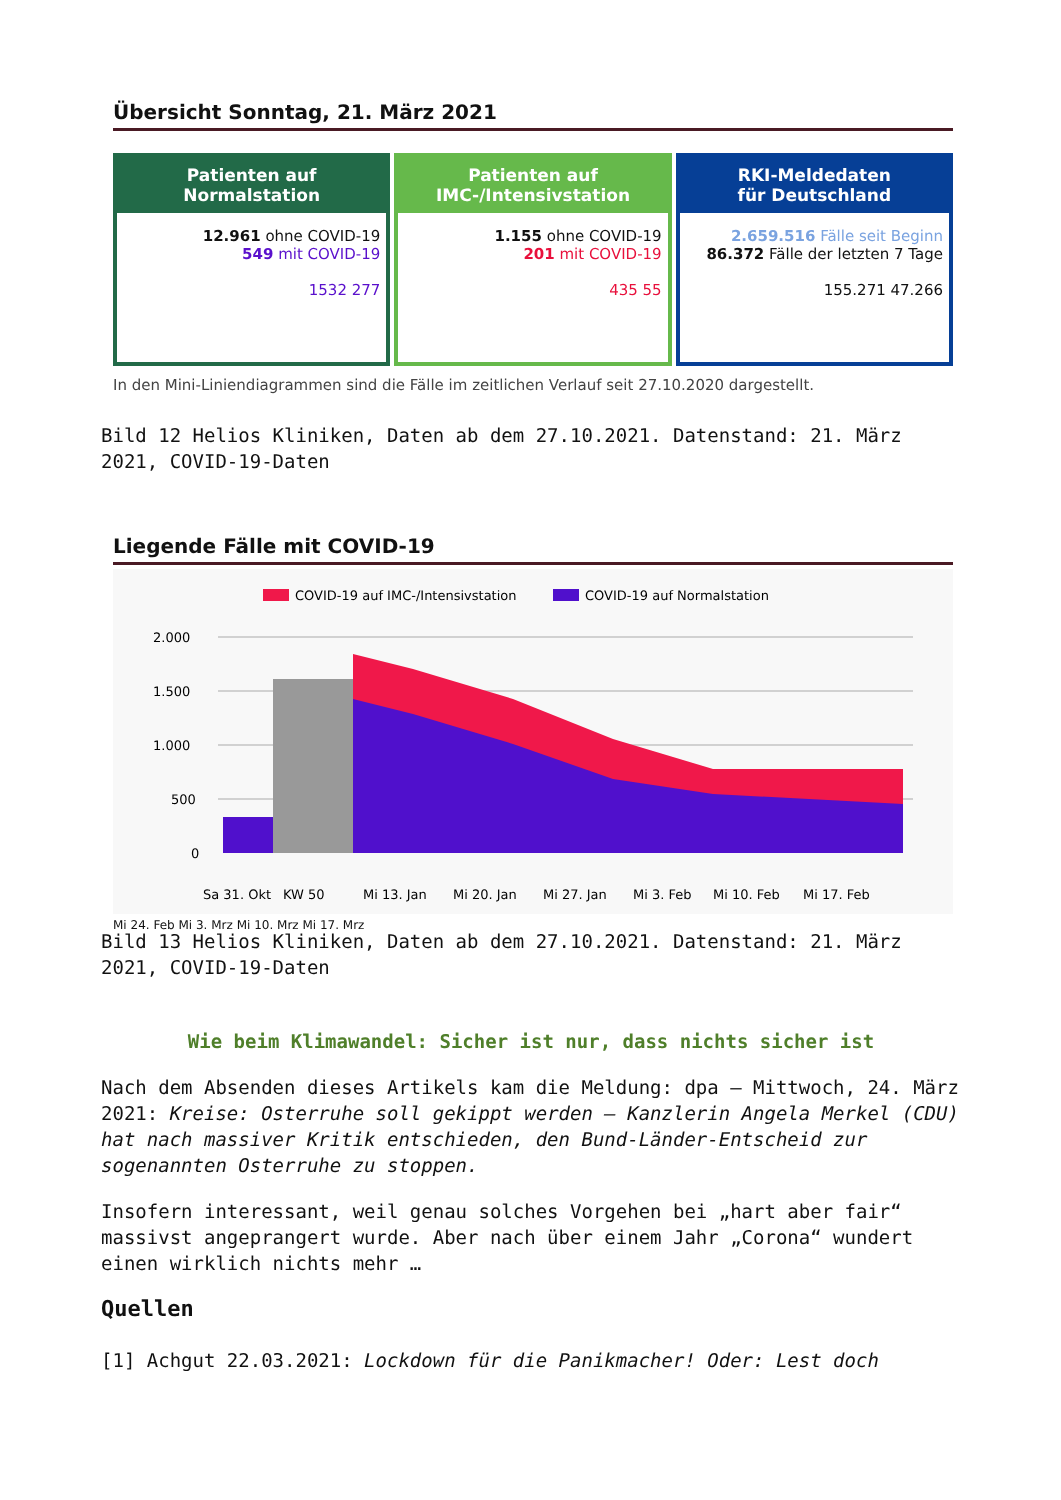Übersicht Sonntag, 21. März 2021
Patienten auf
Normalstation
12.961 ohne COVID-19
549 mit COVID-19
1532 277
Patienten auf
IMC-/Intensivstation
1.155 ohne COVID-19
201 mit COVID-19
435 55
RKI-Meldedaten
für Deutschland
2.659.516 Fälle seit Beginn
86.372 Fälle der letzten 7 Tage
155.271 47.266
In den Mini-Liniendiagrammen sind die Fälle im zeitlichen Verlauf seit 27.10.2020 dargestellt.
Bild 12 Helios Kliniken, Daten ab dem 27.10.2021. Datenstand: 21. März 2021, COVID-19-Daten
Liegende Fälle mit COVID-19
COVID-19 auf IMC-/Intensivstation
COVID-19 auf Normalstation
2.000
1.500
1.000
500
0
Sa 31. Okt
KW 50
Mi 13. Jan
Mi 20. Jan
Mi 27. Jan
Mi 3. Feb
Mi 10. Feb
Mi 17. Feb
Mi 24. Feb Mi 3. Mrz Mi 10. Mrz Mi 17. Mrz
Bild 13 Helios Kliniken, Daten ab dem 27.10.2021. Datenstand: 21. März 2021, COVID-19-Daten
Wie beim Klimawandel: Sicher ist nur, dass nichts sicher ist
Nach dem Absenden dieses Artikels kam die Meldung: dpa – Mittwoch, 24. März 2021: Kreise: Osterruhe soll gekippt werden – Kanzlerin Angela Merkel (CDU) hat nach massiver Kritik entschieden, den Bund-Länder-Entscheid zur sogenannten Osterruhe zu stoppen.
Insofern interessant, weil genau solches Vorgehen bei „hart aber fair“ massivst angeprangert wurde. Aber nach über einem Jahr „Corona“ wundert einen wirklich nichts mehr …
Quellen
[1] Achgut 22.03.2021: Lockdown für die Panikmacher! Oder: Lest doch